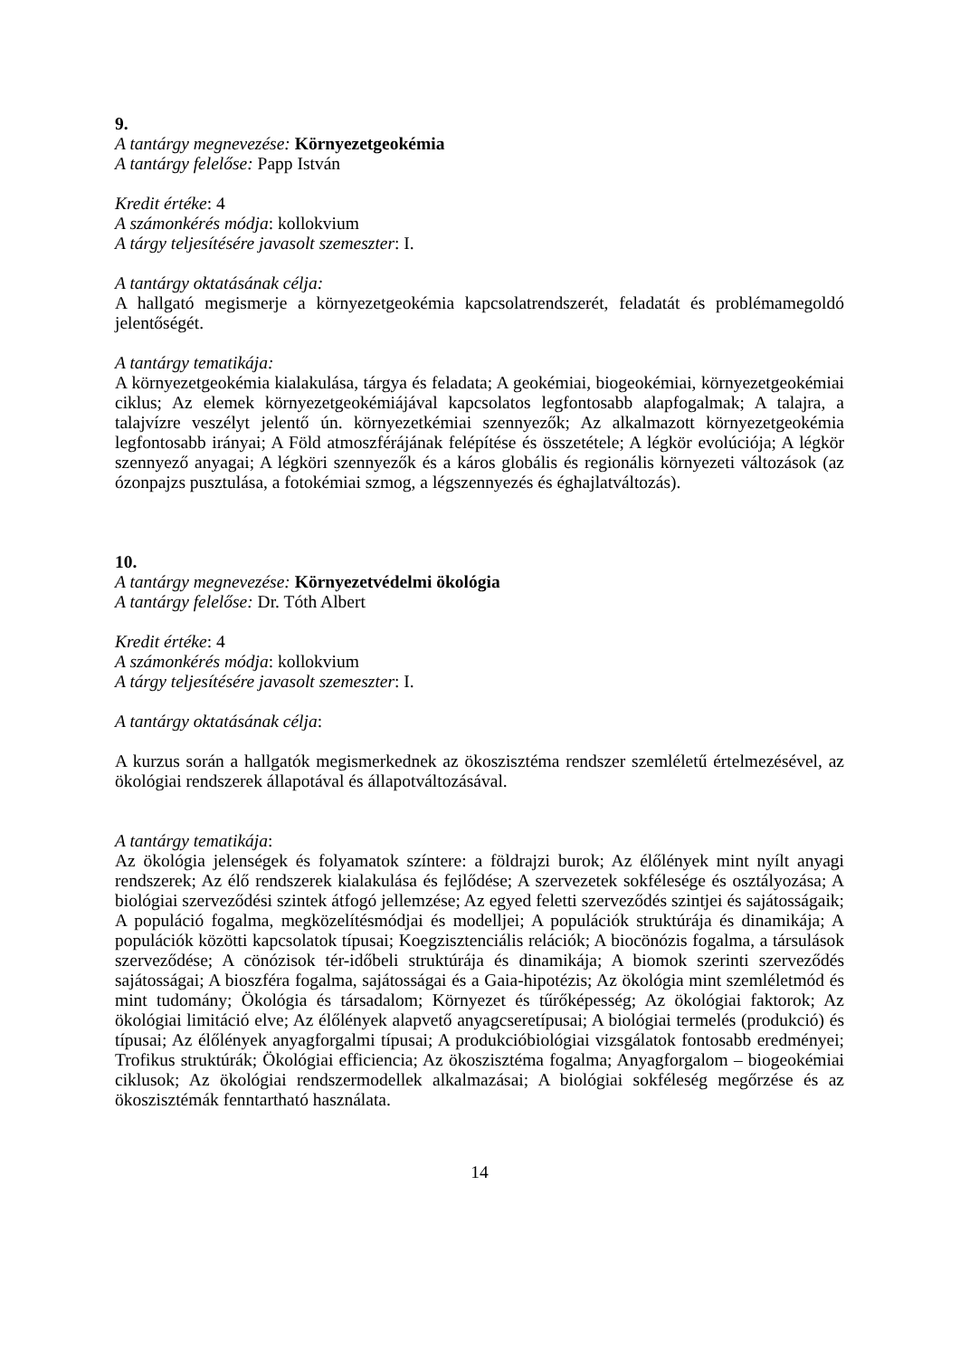9.
A tantárgy megnevezése: Környezetgeokémia
A tantárgy felelőse: Papp István
Kredit értéke: 4
A számonkérés módja: kollokvium
A tárgy teljesítésére javasolt szemeszter: I.
A tantárgy oktatásának célja:
A hallgató megismerje a környezetgeokémia kapcsolatrendszerét, feladatát és problémamegoldó jelentőségét.
A tantárgy tematikája:
A környezetgeokémia kialakulása, tárgya és feladata; A geokémiai, biogeokémiai, környezetgeokémiai ciklus; Az elemek környezetgeokémiájával kapcsolatos legfontosabb alapfogalmak; A talajra, a talajvízre veszélyt jelentő ún. környezetkémiai szennyezők; Az alkalmazott környezetgeokémia legfontosabb irányai; A Föld atmoszférájának felépítése és összetétele; A légkör evolúciója; A légkör szennyező anyagai; A légköri szennyezők és a káros globális és regionális környezeti változások (az ózonpajzs pusztulása, a fotokémiai szmog, a légszennyezés és éghajlatváltozás).
10.
A tantárgy megnevezése: Környezetvédelmi ökológia
A tantárgy felelőse: Dr. Tóth Albert
Kredit értéke: 4
A számonkérés módja: kollokvium
A tárgy teljesítésére javasolt szemeszter: I.
A tantárgy oktatásának célja:
A kurzus során a hallgatók megismerkednek az ökoszisztéma rendszer szemléletű értelmezésével, az ökológiai rendszerek állapotával és állapotváltozásával.
A tantárgy tematikája:
Az ökológia jelenségek és folyamatok színtere: a földrajzi burok; Az élőlények mint nyílt anyagi rendszerek; Az élő rendszerek kialakulása és fejlődése; A szervezetek sokfélesége és osztályozása; A biológiai szerveződési szintek átfogó jellemzése; Az egyed feletti szerveződés szintjei és sajátosságaik; A populáció fogalma, megközelítésmódjai és modelljei; A populációk struktúrája és dinamikája; A populációk közötti kapcsolatok típusai; Koegzisztenciális relációk; A biocönózis fogalma, a társulások szerveződése; A cönózisok tér-időbeli struktúrája és dinamikája; A biomok szerinti szerveződés sajátosságai; A bioszféra fogalma, sajátosságai és a Gaia-hipotézis; Az ökológia mint szemléletmód és mint tudomány; Ökológia és társadalom; Környezet és tűrőképesség; Az ökológiai faktorok; Az ökológiai limitáció elve; Az élőlények alapvető anyagcseretípusai; A biológiai termelés (produkció) és típusai; Az élőlények anyagforgalmi típusai; A produkcióbiológiai vizsgálatok fontosabb eredményei; Trofikus struktúrák; Ökológiai efficiencia; Az ökoszisztéma fogalma; Anyagforgalom – biogeokémiai ciklusok; Az ökológiai rendszermodellek alkalmazásai; A biológiai sokféleség megőrzése és az ökoszisztémák fenntartható használata.
14